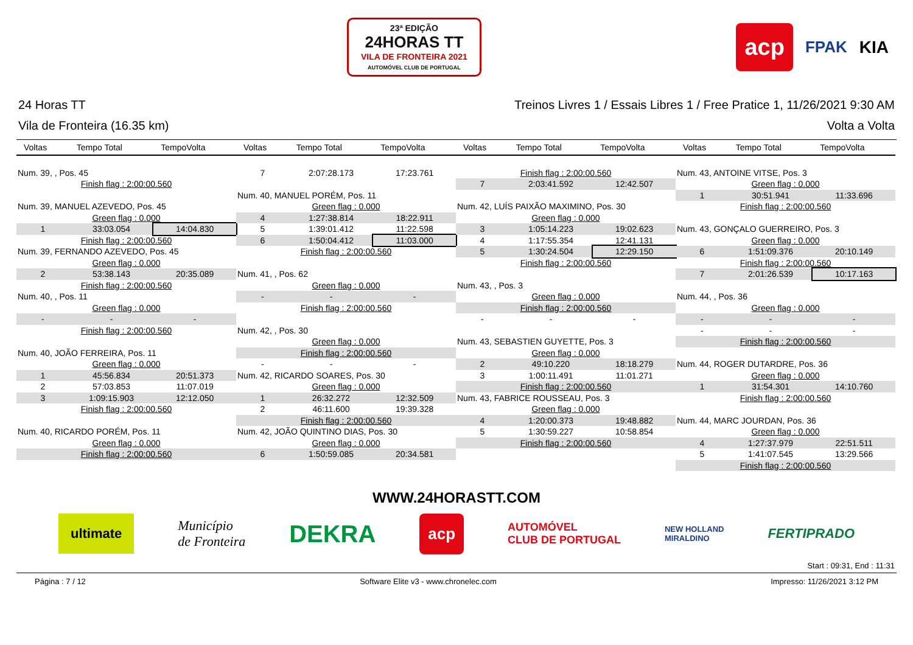23ª EDIÇÃO
24HORAS TT
VILA DE FRONTEIRA 2021
AUTOMÓVEL CLUB DE PORTUGAL
acp FPAK KIA
24 Horas TT Treinos Livres 1 / Essais Libres 1 / Free Pratice 1, 11/26/2021 9:30 AM
Vila de Fronteira (16.35 km) Volta a Volta
| Voltas | Tempo Total | TempoVolta |
| --- | --- | --- |
| Num. 39, , Pos. 45 | | |
| Finish flag : 2:00:00.560 | | |
| Num. 39, MANUEL AZEVEDO, Pos. 45 | | |
| Green flag : 0.000 | | |
| 1 | 33:03.054 | 14:04.830 |
| Finish flag : 2:00:00.560 | | |
| Num. 39, FERNANDO AZEVEDO, Pos. 45 | | |
| Green flag : 0.000 | | |
| 2 | 53:38.143 | 20:35.089 |
| Finish flag : 2:00:00.560 | | |
| Num. 40, , Pos. 11 | | |
| Green flag : 0.000 | | |
| - | - | - |
| Finish flag : 2:00:00.560 | | |
| Num. 40, JOÃO FERREIRA, Pos. 11 | | |
| Green flag : 0.000 | | |
| 1 | 45:56.834 | 20:51.373 |
| 2 | 57:03.853 | 11:07.019 |
| 3 | 1:09:15.903 | 12:12.050 |
| Finish flag : 2:00:00.560 | | |
| Num. 40, RICARDO PORÉM, Pos. 11 | | |
| Green flag : 0.000 | | |
| Finish flag : 2:00:00.560 | | |
| Voltas | Tempo Total | TempoVolta |
| --- | --- | --- |
| 7 | 2:07:28.173 | 17:23.761 |
| Num. 40, MANUEL PORÉM, Pos. 11 | | |
| Green flag : 0.000 | | |
| 4 | 1:27:38.814 | 18:22.911 |
| 5 | 1:39:01.412 | 11:22.598 |
| 6 | 1:50:04.412 | 11:03.000 |
| Finish flag : 2:00:00.560 | | |
| Num. 41, , Pos. 62 | | |
| Green flag : 0.000 | | |
| - | - | - |
| Finish flag : 2:00:00.560 | | |
| Num. 42, , Pos. 30 | | |
| Green flag : 0.000 | | |
| Finish flag : 2:00:00.560 | | |
| - | - | - |
| Num. 42, RICARDO SOARES, Pos. 30 | | |
| Green flag : 0.000 | | |
| 1 | 26:32.272 | 12:32.509 |
| 2 | 46:11.600 | 19:39.328 |
| Finish flag : 2:00:00.560 | | |
| Num. 42, JOÃO QUINTINO DIAS, Pos. 30 | | |
| Green flag : 0.000 | | |
| 6 | 1:50:59.085 | 20:34.581 |
| Voltas | Tempo Total | TempoVolta |
| --- | --- | --- |
| Finish flag : 2:00:00.560 | | |
| 7 | 2:03:41.592 | 12:42.507 |
| Num. 42, LUÍS PAIXÃO MAXIMINO, Pos. 30 | | |
| Green flag : 0.000 | | |
| 3 | 1:05:14.223 | 19:02.623 |
| 4 | 1:17:55.354 | 12:41.131 |
| 5 | 1:30:24.504 | 12:29.150 |
| Finish flag : 2:00:00.560 | | |
| Num. 43, , Pos. 3 | | |
| Green flag : 0.000 | | |
| Finish flag : 2:00:00.560 | | |
| - | - | - |
| Num. 43, SEBASTIEN GUYETTE, Pos. 3 | | |
| Green flag : 0.000 | | |
| 2 | 49:10.220 | 18:18.279 |
| 3 | 1:00:11.491 | 11:01.271 |
| Finish flag : 2:00:00.560 | | |
| Num. 43, FABRICE ROUSSEAU, Pos. 3 | | |
| Green flag : 0.000 | | |
| 4 | 1:20:00.373 | 19:48.882 |
| 5 | 1:30:59.227 | 10:58.854 |
| Finish flag : 2:00:00.560 | | |
| Voltas | Tempo Total | TempoVolta |
| --- | --- | --- |
| Num. 43, ANTOINE VITSE, Pos. 3 | | |
| Green flag : 0.000 | | |
| 1 | 30:51.941 | 11:33.696 |
| Finish flag : 2:00:00.560 | | |
| Num. 43, GONÇALO GUERREIRO, Pos. 3 | | |
| Green flag : 0.000 | | |
| 6 | 1:51:09.376 | 20:10.149 |
| Finish flag : 2:00:00.560 | | |
| 7 | 2:01:26.539 | 10:17.163 |
| Num. 44, , Pos. 36 | | |
| Green flag : 0.000 | | |
| - | - | - |
| - | - | - |
| Finish flag : 2:00:00.560 | | |
| Num. 44, ROGER DUTARDRE, Pos. 36 | | |
| Green flag : 0.000 | | |
| 1 | 31:54.301 | 14:10.760 |
| Finish flag : 2:00:00.560 | | |
| Num. 44, MARC JOURDAN, Pos. 36 | | |
| Green flag : 0.000 | | |
| 4 | 1:27:37.979 | 22:51.511 |
| 5 | 1:41:07.545 | 13:29.566 |
| Finish flag : 2:00:00.560 | | |
WWW.24HORASTT.COM
ultimate Município
de Fronteira DEKRA acp AUTOMÓVEL
CLUB DE PORTUGAL NEW HOLLAND
MIRALDINO FERTIPRADO
Start : 09:31, End : 11:31
Página : 7 / 12 Software Elite v3 - www.chronelec.com Impresso: 11/26/2021 3:12 PM